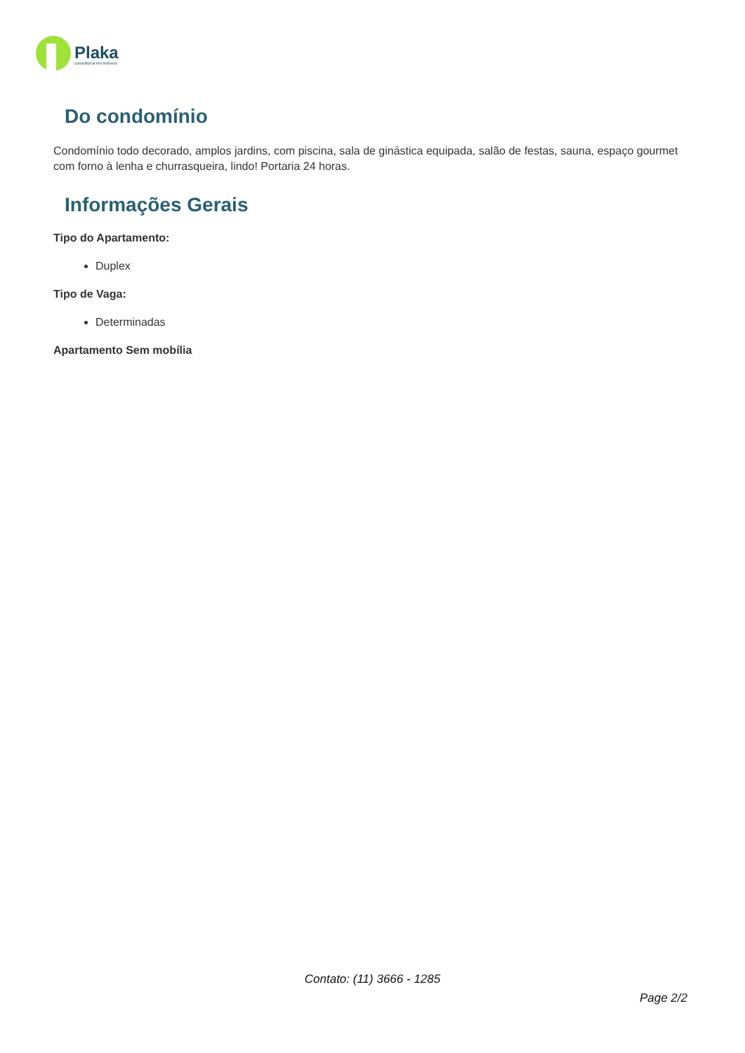Plaka
consultoria em imóveis
Do condomínio
Condomínio todo decorado, amplos jardins, com piscina, sala de ginástica equipada, salão de festas, sauna, espaço gourmet com forno à lenha e churrasqueira, lindo! Portaria 24 horas.
Informações Gerais
Tipo do Apartamento:
Duplex
Tipo de Vaga:
Determinadas
Apartamento Sem mobília
Contato: (11) 3666 - 1285
Page 2/2